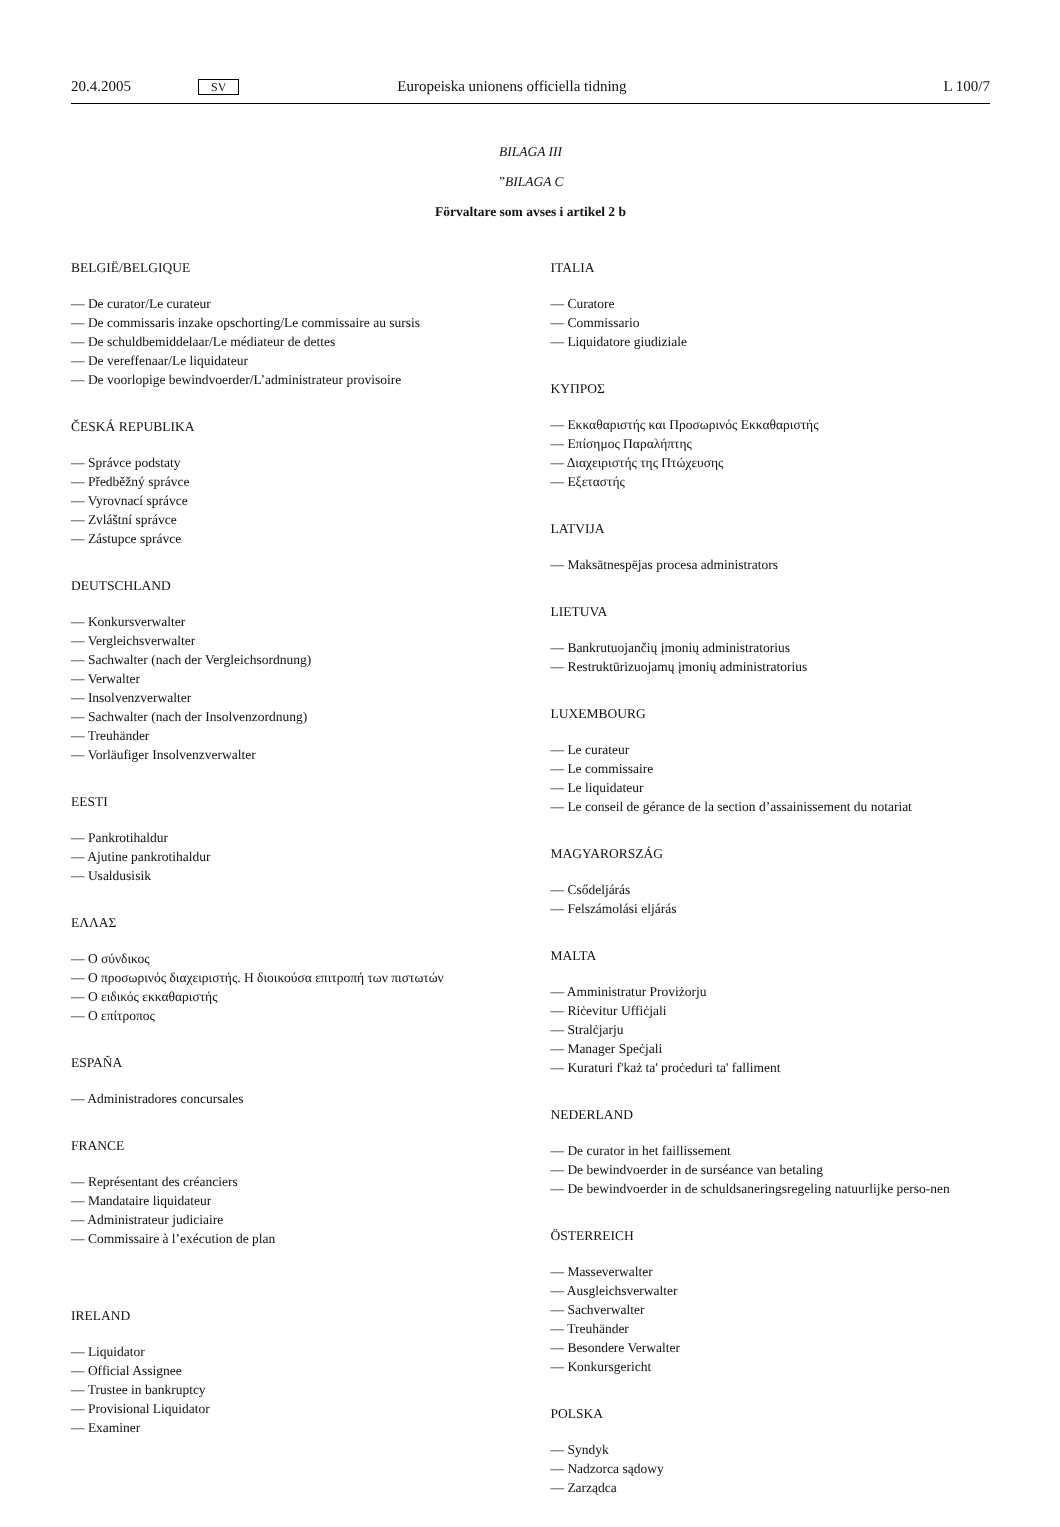20.4.2005 SV Europeiska unionens officiella tidning L 100/7
BILAGA III
”BILAGA C
Förvaltare som avses i artikel 2 b
BELGIË/BELGIQUE
— De curator/Le curateur
— De commissaris inzake opschorting/Le commissaire au sursis
— De schuldbemiddelaar/Le médiateur de dettes
— De vereffenaar/Le liquidateur
— De voorlopige bewindvoerder/L’administrateur provisoire
ČESKÁ REPUBLIKA
— Správce podstaty
— Předběžný správce
— Vyrovnací správce
— Zvláštní správce
— Zástupce správce
DEUTSCHLAND
— Konkursverwalter
— Vergleichsverwalter
— Sachwalter (nach der Vergleichsordnung)
— Verwalter
— Insolvenzverwalter
— Sachwalter (nach der Insolvenzordnung)
— Treuhänder
— Vorläufiger Insolvenzverwalter
EESTI
— Pankrotihaldur
— Ajutine pankrotihaldur
— Usaldusisik
ΕΛΛΑΣ
— Ο σύνδικος
— Ο προσωρινός διαχειριστής. Η διοικούσα επιτροπή των πιστωτών
— Ο ειδικός εκκαθαριστής
— Ο επίτροπος
ESPAÑA
— Administradores concursales
FRANCE
— Représentant des créanciers
— Mandataire liquidateur
— Administrateur judiciaire
— Commissaire à l’exécution de plan
IRELAND
— Liquidator
— Official Assignee
— Trustee in bankruptcy
— Provisional Liquidator
— Examiner
ITALIA
— Curatore
— Commissario
— Liquidatore giudiziale
ΚΥΠΡΟΣ
— Εκκαθαριστής και Προσωρινός Εκκαθαριστής
— Επίσημος Παραλήπτης
— Διαχειριστής της Πτώχευσης
— Εξεταστής
LATVIJA
— Maksātnespējas procesa administrators
LIETUVA
— Bankrutuojančių įmonių administratorius
— Restruktūrizuojamų įmonių administratorius
LUXEMBOURG
— Le curateur
— Le commissaire
— Le liquidateur
— Le conseil de gérance de la section d’assainissement du notariat
MAGYARORSZÁG
— Csődeljárás
— Felszámolási eljárás
MALTA
— Amministratur Proviżorju
— Riċevitur Uffiċjali
— Stralċjarju
— Manager Speċjali
— Kuraturi f'każ ta' proċeduri ta' falliment
NEDERLAND
— De curator in het faillissement
— De bewindvoerder in de surséance van betaling
— De bewindvoerder in de schuldsaneringsregeling natuurlijke perso-nen
ÖSTERREICH
— Masseverwalter
— Ausgleichsverwalter
— Sachverwalter
— Treuhänder
— Besondere Verwalter
— Konkursgericht
POLSKA
— Syndyk
— Nadzorca sądowy
— Zarządca